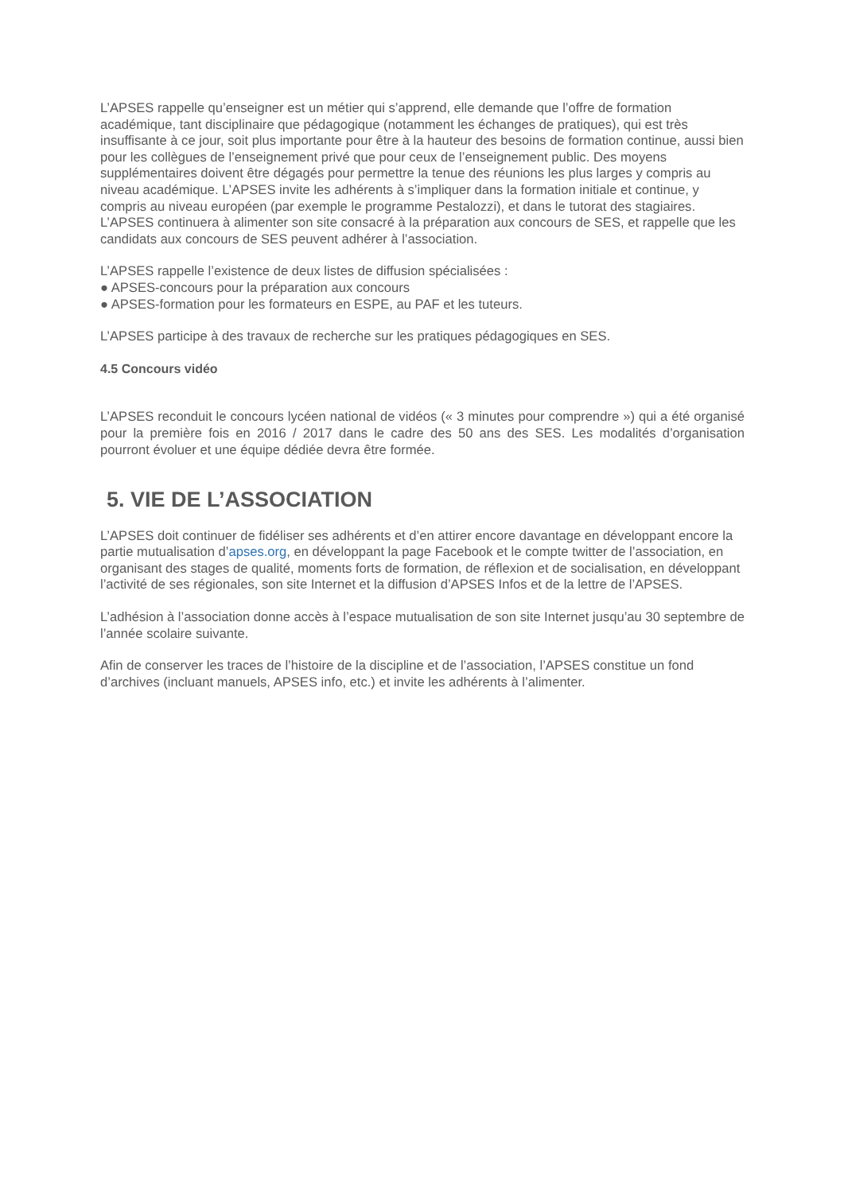L’APSES rappelle qu’enseigner est un métier qui s’apprend, elle demande que l’offre de formation académique, tant disciplinaire que pédagogique (notamment les échanges de pratiques), qui est très insuffisante à ce jour, soit plus importante pour être à la hauteur des besoins de formation continue, aussi bien pour les collègues de l’enseignement privé que pour ceux de l’enseignement public. Des moyens supplémentaires doivent être dégagés pour permettre la tenue des réunions les plus larges y compris au niveau académique. L’APSES invite les adhérents à s’impliquer dans la formation initiale et continue, y compris au niveau européen (par exemple le programme Pestalozzi), et dans le tutorat des stagiaires. L’APSES continuera à alimenter son site consacré à la préparation aux concours de SES, et rappelle que les candidats aux concours de SES peuvent adhérer à l’association.
L’APSES rappelle l’existence de deux listes de diffusion spécialisées :
● APSES-concours pour la préparation aux concours
● APSES-formation pour les formateurs en ESPE, au PAF et les tuteurs.
L’APSES participe à des travaux de recherche sur les pratiques pédagogiques en SES.
4.5 Concours vidéo
L’APSES reconduit le concours lycéen national de vidéos (« 3 minutes pour comprendre ») qui a été organisé pour la première fois en 2016 / 2017 dans le cadre des 50 ans des SES. Les modalités d’organisation pourront évoluer et une équipe dédiée devra être formée.
5. VIE DE L’ASSOCIATION
L’APSES doit continuer de fidéliser ses adhérents et d’en attirer encore davantage en développant encore la partie mutualisation d’apses.org, en développant la page Facebook et le compte twitter de l’association, en organisant des stages de qualité, moments forts de formation, de réflexion et de socialisation, en développant l’activité de ses régionales, son site Internet et la diffusion d’APSES Infos et de la lettre de l’APSES.
L’adhésion à l’association donne accès à l’espace mutualisation de son site Internet jusqu’au 30 septembre de l’année scolaire suivante.
Afin de conserver les traces de l’histoire de la discipline et de l’association, l’APSES constitue un fond d’archives (incluant manuels, APSES info, etc.) et invite les adhérents à l’alimenter.